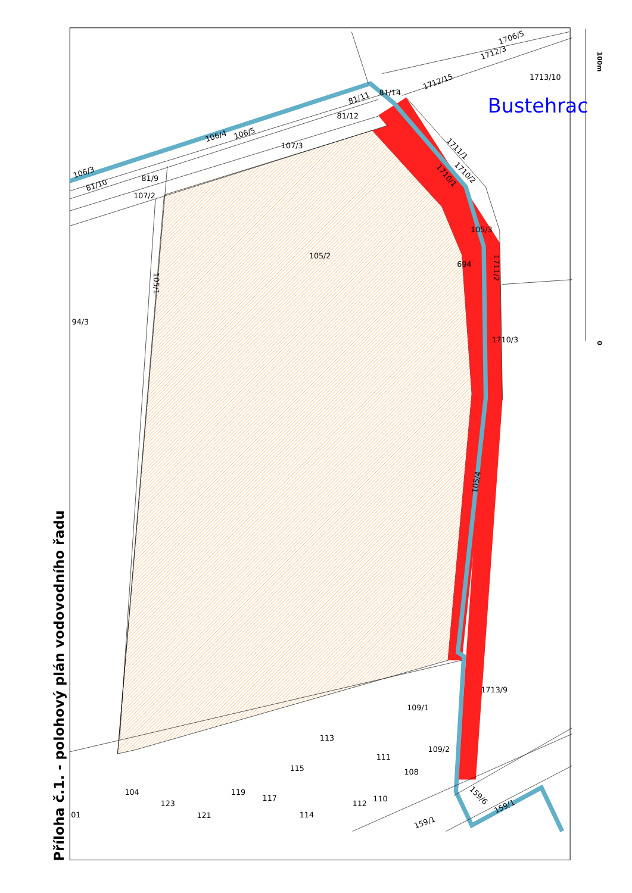Příloha č.1. - polohový plán vodovodního řadu
100m
0
Bustehrac
1713/10
1706/5
1712/3
1712/15
81/14
81/11
81/12
106/4
106/5
107/3
106/3
81/10
81/9
107/2
1711/1
1710/2
1710/1
105/3
105/2
694
1711/2
105/1
94/3
1710/3
105/4
1713/9
109/1
113
111
109/2
115
108
104
119
123
117
112
110
121
114
01
159/6
159/1
159/1